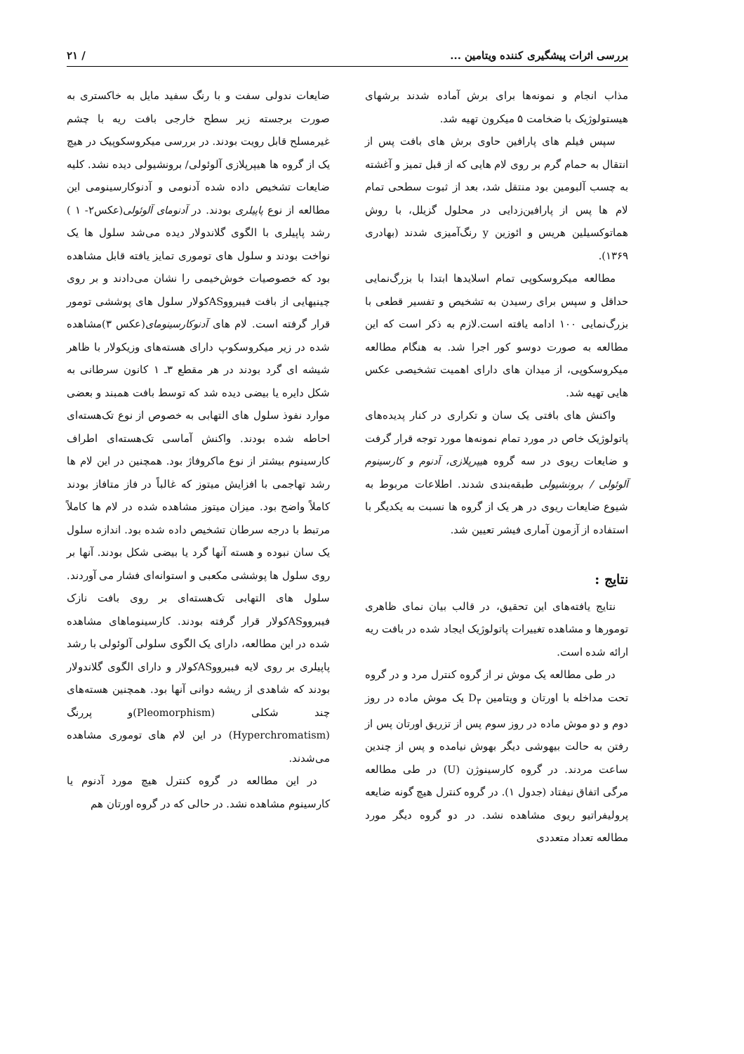بررسی اثرات پیشگیری کننده ویتامین ... / ۲۱
مذاب انجام و نمونه‌ها برای برش آماده شدند برشهای هیستولوژیک با ضخامت ۵ میکرون تهیه شد.
سپس فیلم های پارافین حاوی برش های بافت پس از انتقال به حمام گرم بر روی لام هایی که از قبل تمیز و آغشته به چسب آلبومین بود منتقل شد، بعد از ثبوت سطحی تمام لام ها پس از پارافین‌زدایی در محلول گزیلل، با روش هماتوکسیلین هریس و ائوزین y رنگ‌آمیزی شدند (بهادری ۱۳۶۹).
مطالعه میکروسکوپی تمام اسلایدها ابتدا با بزرگ‌نمایی حداقل و سپس برای رسیدن به تشخیص و تفسیر قطعی با بزرگ‌نمایی ۱۰۰ ادامه یافته است.لازم به ذکر است که این مطالعه به صورت دوسو کور اجرا شد. به هنگام مطالعه میکروسکوپی، از میدان های دارای اهمیت تشخیصی عکس هایی تهیه شد.
واکنش های بافتی یک سان و تکراری در کنار پدیده‌های پاتولوژیک خاص در مورد تمام نمونه‌ها مورد توجه قرار گرفت و ضایعات ریوی در سه گروه هیپرپلازی، آدنوم و کارسینوم آلوئولی / برونشیولی طبقه‌بندی شدند. اطلاعات مربوط به شیوع ضایعات ریوی در هر یک از گروه ها نسبت به یکدیگر با استفاده از آزمون آماری فیشر تعیین شد.
نتایج :
نتایج یافته‌های این تحقیق، در قالب بیان نمای ظاهری تومورها و مشاهده تغییرات پاتولوژیک ایجاد شده در بافت ریه ارائه شده است.
در طی مطالعه یک موش نر از گروه کنترل مرد و در گروه تحت مداخله با اورتان و ویتامین D<sub>۳</sub> یک موش ماده در روز دوم و دو موش ماده در روز سوم پس از تزریق اورتان پس از رفتن به حالت بیهوشی دیگر بهوش نیامده و پس از چندین ساعت مردند. در گروه کارسینوژن (U) در طی مطالعه مرگی اتفاق نیفتاد (جدول ۱). در گروه کنترل هیچ گونه ضایعه پرولیفراتیو ریوی مشاهده نشد. در دو گروه دیگر مورد مطالعه تعداد متعددی
ضایعات ندولی سفت و با رنگ سفید مایل به خاکستری به صورت برجسته زیر سطح خارجی بافت ریه با چشم غیرمسلح قابل رویت بودند. در بررسی میکروسکوپیک در هیچ یک از گروه ها هیپرپلازی آلوئولی/ برونشیولی دیده نشد. کلیه ضایعات تشخیص داده شده آدنومی و آدنوکارسینومی این مطالعه از نوع پاپیلری بودند. در آدنومای آلوئولی(عکس۲- ۱ ) رشد پاپیلری با الگوی گلاندولار دیده می‌شد سلول ها یک نواخت بودند و سلول های توموری تمایز یافته قابل مشاهده بود که خصوصیات خوش‌خیمی را نشان می‌دادند و بر روی چینیهایی از بافت فیبرووASکولار سلول های پوششی تومور قرار گرفته است. لام های آدنوکارسینومای(عکس ۳)مشاهده شده در زیر میکروسکوپ دارای هسته‌های وزیکولار با ظاهر شیشه ای گرد بودند در هر مقطع ۳ـ ۱ کانون سرطانی به شکل دایره یا بیضی دیده شد که توسط بافت همبند و بعضی موارد نفوذ سلول های التهابی به خصوص از نوع تک‌هسته‌ای احاطه شده بودند. واکنش آماسی تک‌هسته‌ای اطراف کارسینوم بیشتر از نوع ماکروفاژ بود. همچنین در این لام ها رشد تهاجمی با افزایش میتوز که غالباً در فاز متافاز بودند کاملاً واضح بود. میزان میتوز مشاهده شده در لام ها کاملاً مرتبط با درجه سرطان تشخیص داده شده بود. اندازه سلول یک سان نبوده و هسته آنها گرد یا بیضی شکل بودند. آنها بر روی سلول ها پوششی مکعبی و استوانه‌ای فشار می آوردند. سلول های التهابی تک‌هسته‌ای بر روی بافت نازک فیبرووASکولار قرار گرفته بودند. کارسینوماهای مشاهده شده در این مطالعه، دارای یک الگوی سلولی آلوئولی با رشد پاپیلری بر روی لایه فببرووASکولار و دارای الگوی گلاندولار بودند که شاهدی از ریشه دوانی آنها بود. همچنین هسته‌های چند شکلی (Pleomorphism)و پررنگ (Hyperchromatism) در این لام های توموری مشاهده می‌شدند.
در این مطالعه در گروه کنترل هیچ مورد آدنوم یا کارسینوم مشاهده نشد. در حالی که در گروه اورتان هم